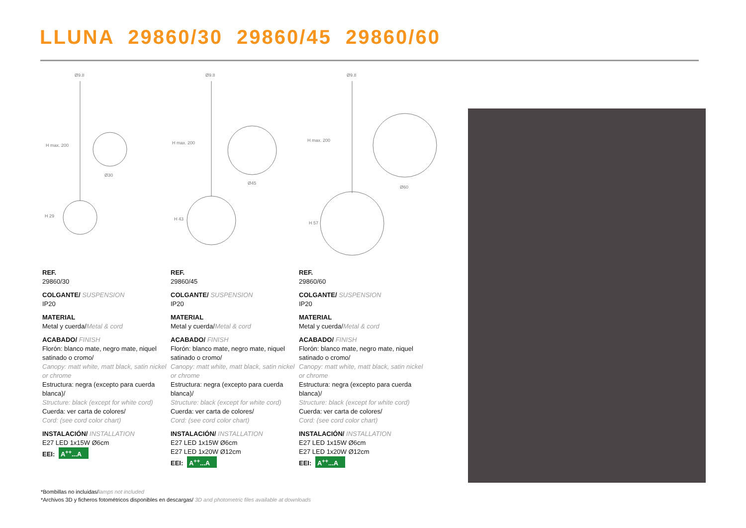LLUNA 29860/30 29860/45 29860/60
Ø9.8
H max. 200
H 29
Ø30
Ø9.8
H max. 200
H 43
Ø45
Ø9.8
H max. 200
H 57
Ø60
REF.
29860/30
COLGANTE/ SUSPENSION
IP20
MATERIAL
Metal y cuerda/Metal & cord
ACABADO/ FINISH
Florón: blanco mate, negro mate, niquel satinado o cromo/
Canopy: matt white, matt black, satin nickel or chrome
Estructura: negra (excepto para cuerda blanca)/
Structure: black (except for white cord)
Cuerda: ver carta de colores/
Cord: (see cord color chart)
INSTALACIÓN/ INSTALLATION
E27 LED 1x15W Ø6cm
EEI: A<sup>++</sup>...A
REF.
29860/45
COLGANTE/ SUSPENSION
IP20
MATERIAL
Metal y cuerda/Metal & cord
ACABADO/ FINISH
Florón: blanco mate, negro mate, niquel satinado o cromo/
Canopy: matt white, matt black, satin nickel or chrome
Estructura: negra (excepto para cuerda blanca)/
Structure: black (except for white cord)
Cuerda: ver carta de colores/
Cord: (see cord color chart)
INSTALACIÓN/ INSTALLATION
E27 LED 1x15W Ø6cm
E27 LED 1x20W Ø12cm
EEI: A<sup>++</sup>...A
REF.
29860/60
COLGANTE/ SUSPENSION
IP20
MATERIAL
Metal y cuerda/Metal & cord
ACABADO/ FINISH
Florón: blanco mate, negro mate, niquel satinado o cromo/
Canopy: matt white, matt black, satin nickel or chrome
Estructura: negra (excepto para cuerda blanca)/
Structure: black (except for white cord)
Cuerda: ver carta de colores/
Cord: (see cord color chart)
INSTALACIÓN/ INSTALLATION
E27 LED 1x15W Ø6cm
E27 LED 1x20W Ø12cm
EEI: A<sup>++</sup>...A
*Bombillas no incluidas/lamps not included
*Archivos 3D y ficheros fotométricos disponibles en descargas/ 3D and photometric files available at downloads